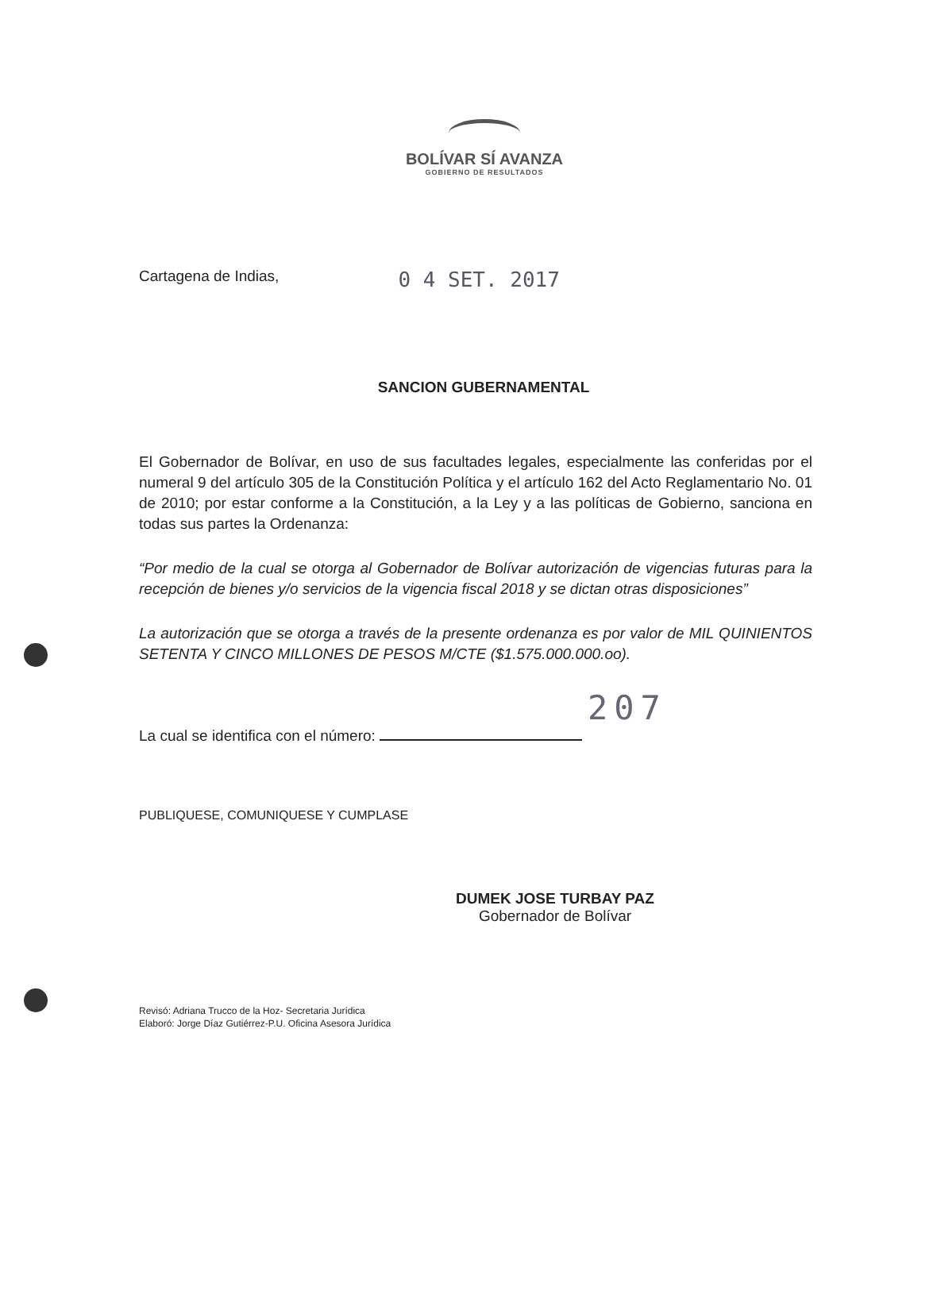BOLÍVAR SÍ AVANZA
GOBIERNO DE RESULTADOS
Cartagena de Indias, 0 4 SET. 2017
SANCION GUBERNAMENTAL
El Gobernador de Bolívar, en uso de sus facultades legales, especialmente las conferidas por el numeral 9 del artículo 305 de la Constitución Política y el artículo 162 del Acto Reglamentario No. 01 de 2010; por estar conforme a la Constitución, a la Ley y a las políticas de Gobierno, sanciona en todas sus partes la Ordenanza:
“Por medio de la cual se otorga al Gobernador de Bolívar autorización de vigencias futuras para la recepción de bienes y/o servicios de la vigencia fiscal 2018 y se dictan otras disposiciones”
La autorización que se otorga a través de la presente ordenanza es por valor de MIL QUINIENTOS SETENTA Y CINCO MILLONES DE PESOS M/CTE ($1.575.000.000.oo).
207
La cual se identifica con el número:
PUBLIQUESE, COMUNIQUESE Y CUMPLASE
DUMEK JOSE TURBAY PAZ
Gobernador de Bolívar
Revisó: Adriana Trucco de la Hoz- Secretaria Jurídica
Elaboró: Jorge Díaz Gutiérrez-P.U. Oficina Asesora Jurídica